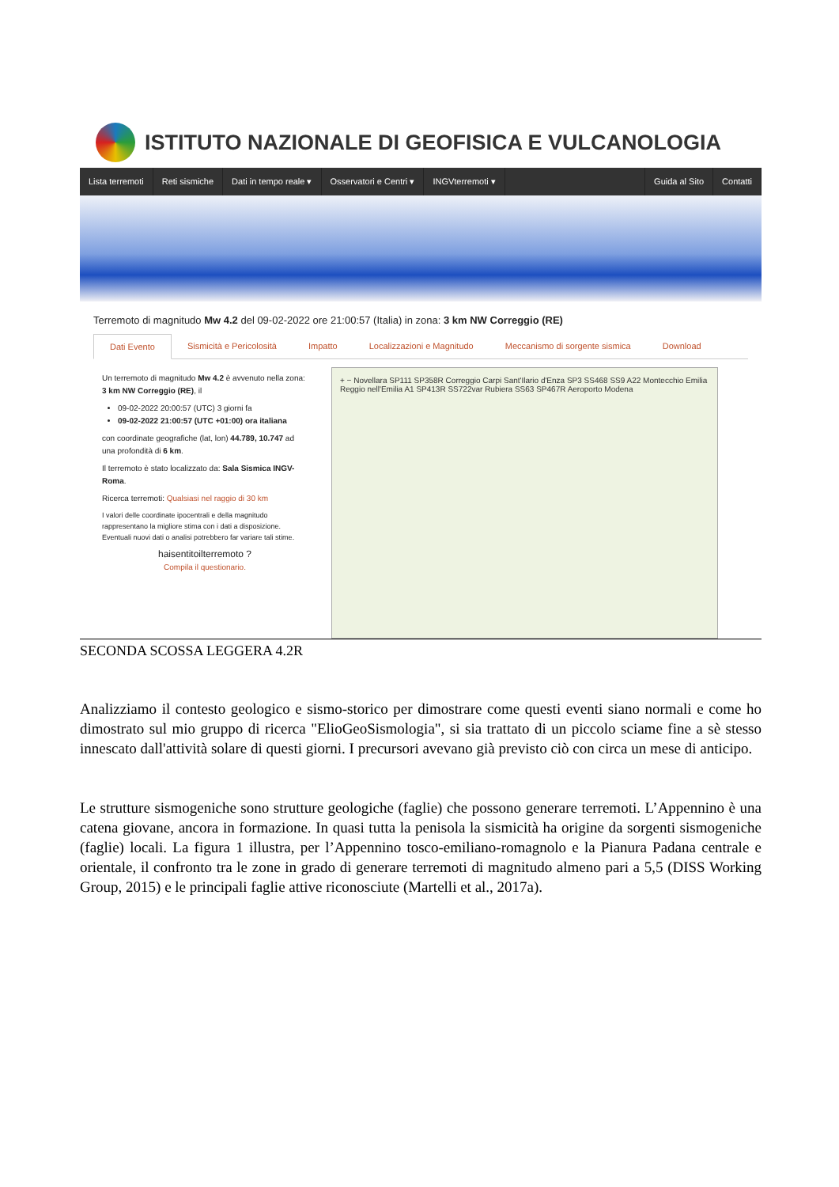ISTITUTO NAZIONALE DI GEOFISICA E VULCANOLOGIA
Lista terremoti Reti sismiche Dati in tempo reale ▾ Osservatori e Centri ▾ INGVterremoti ▾ Guida al Sito Contatti
Terremoto di magnitudo Mw 4.2 del 09-02-2022 ore 21:00:57 (Italia) in zona: 3 km NW Correggio (RE)
Dati Evento Sismicità e Pericolosità Impatto Localizzazioni e Magnitudo Meccanismo di sorgente sismica Download
Un terremoto di magnitudo Mw 4.2 è avvenuto nella zona: 3 km NW Correggio (RE), il
09-02-2022 20:00:57 (UTC) 3 giorni fa
09-02-2022 21:00:57 (UTC +01:00) ora italiana
con coordinate geografiche (lat, lon) 44.789, 10.747 ad una profondità di 6 km.
Il terremoto è stato localizzato da: Sala Sismica INGV-Roma.
Ricerca terremoti: Qualsiasi nel raggio di 30 km
I valori delle coordinate ipocentrali e della magnitudo rappresentano la migliore stima con i dati a disposizione. Eventuali nuovi dati o analisi potrebbero far variare tali stime.
haisentitoilterremoto ?
Compila il questionario.
+ − Novellara SP111 SP358R Correggio Carpi Sant'Ilario d'Enza SP3 SS468 SS9 A22 Montecchio Emilia Reggio nell'Emilia A1 SP413R SS722var Rubiera SS63 SP467R Aeroporto Modena
SECONDA SCOSSA LEGGERA 4.2R
Analizziamo il contesto geologico e sismo-storico per dimostrare come questi eventi siano normali e come ho dimostrato sul mio gruppo di ricerca "ElioGeoSismologia", si sia trattato di un piccolo sciame fine a sè stesso innescato dall'attività solare di questi giorni. I precursori avevano già previsto ciò con circa un mese di anticipo.
Le strutture sismogeniche sono strutture geologiche (faglie) che possono generare terremoti. L’Appennino è una catena giovane, ancora in formazione. In quasi tutta la penisola la sismicità ha origine da sorgenti sismogeniche (faglie) locali. La figura 1 illustra, per l’Appennino tosco-emiliano-romagnolo e la Pianura Padana centrale e orientale, il confronto tra le zone in grado di generare terremoti di magnitudo almeno pari a 5,5 (DISS Working Group, 2015) e le principali faglie attive riconosciute (Martelli et al., 2017a).